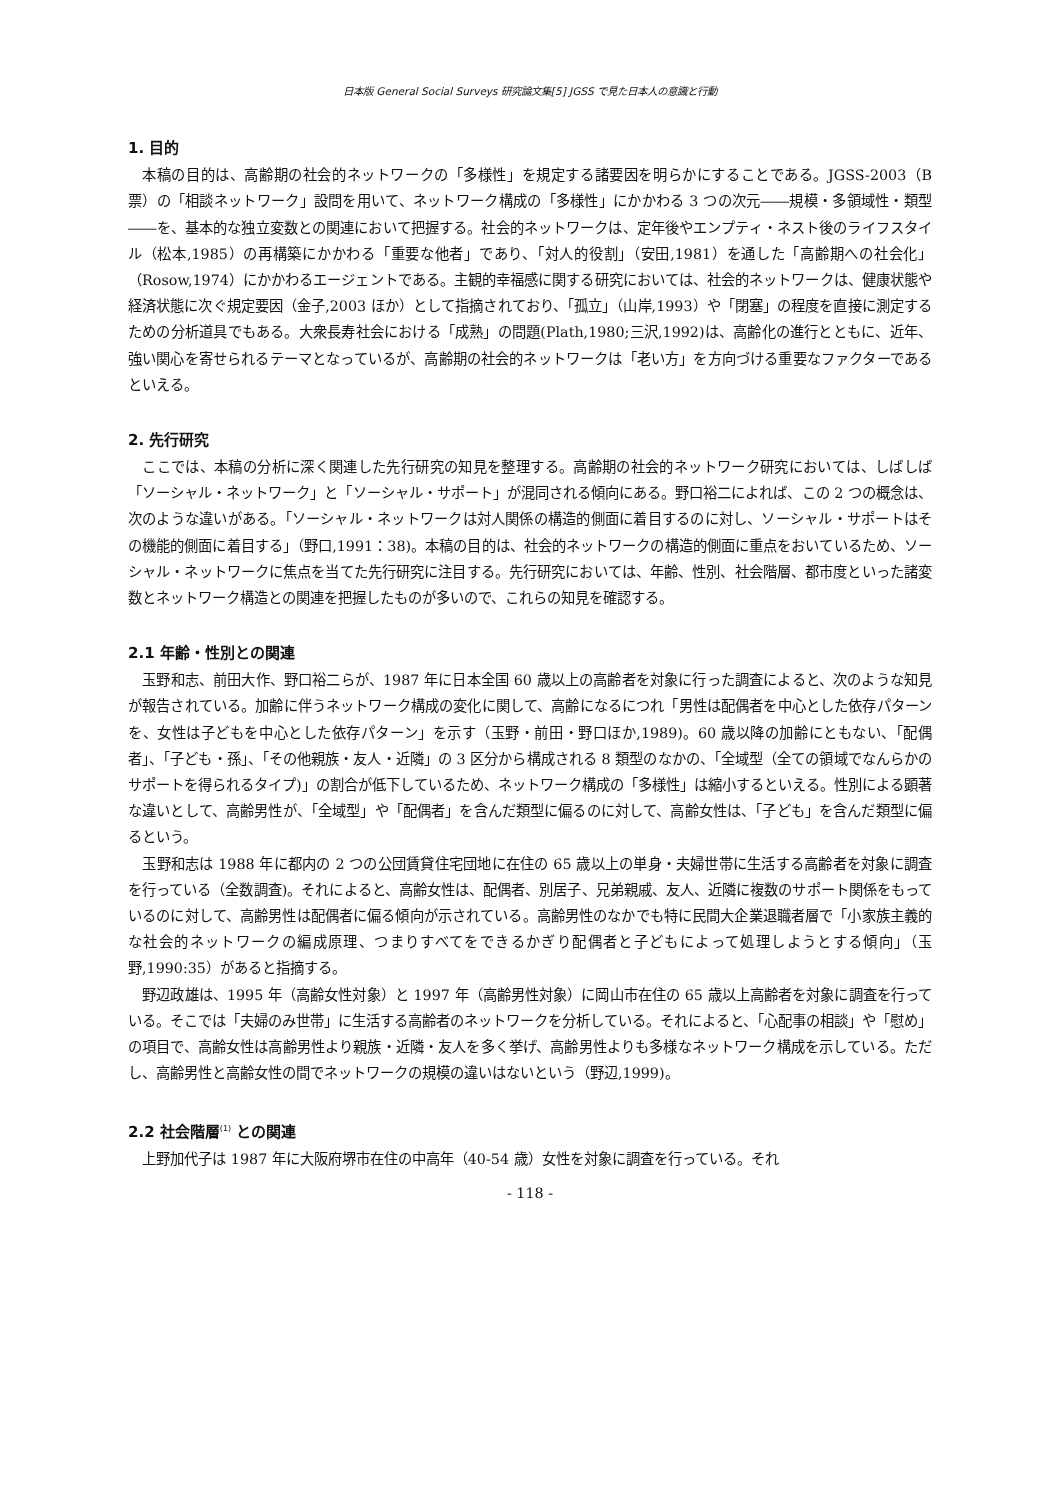日本版 General Social Surveys 研究論文集[5] JGSS で見た日本人の意識と行動
1. 目的
本稿の目的は、高齢期の社会的ネットワークの「多様性」を規定する諸要因を明らかにすることである。JGSS-2003（B 票）の「相談ネットワーク」設問を用いて、ネットワーク構成の「多様性」にかかわる 3 つの次元――規模・多領域性・類型――を、基本的な独立変数との関連において把握する。社会的ネットワークは、定年後やエンプティ・ネスト後のライフスタイル（松本,1985）の再構築にかかわる「重要な他者」であり、「対人的役割」（安田,1981）を通した「高齢期への社会化」（Rosow,1974）にかかわるエージェントである。主観的幸福感に関する研究においては、社会的ネットワークは、健康状態や経済状態に次ぐ規定要因（金子,2003 ほか）として指摘されており、「孤立」（山岸,1993）や「閉塞」の程度を直接に測定するための分析道具でもある。大衆長寿社会における「成熟」の問題(Plath,1980;三沢,1992)は、高齢化の進行とともに、近年、強い関心を寄せられるテーマとなっているが、高齢期の社会的ネットワークは「老い方」を方向づける重要なファクターであるといえる。
2. 先行研究
ここでは、本稿の分析に深く関連した先行研究の知見を整理する。高齢期の社会的ネットワーク研究においては、しばしば「ソーシャル・ネットワーク」と「ソーシャル・サポート」が混同される傾向にある。野口裕二によれば、この 2 つの概念は、次のような違いがある。「ソーシャル・ネットワークは対人関係の構造的側面に着目するのに対し、ソーシャル・サポートはその機能的側面に着目する」（野口,1991：38)。本稿の目的は、社会的ネットワークの構造的側面に重点をおいているため、ソーシャル・ネットワークに焦点を当てた先行研究に注目する。先行研究においては、年齢、性別、社会階層、都市度といった諸変数とネットワーク構造との関連を把握したものが多いので、これらの知見を確認する。
2.1 年齢・性別との関連
玉野和志、前田大作、野口裕二らが、1987 年に日本全国 60 歳以上の高齢者を対象に行った調査によると、次のような知見が報告されている。加齢に伴うネットワーク構成の変化に関して、高齢になるにつれ「男性は配偶者を中心とした依存パターンを、女性は子どもを中心とした依存パターン」を示す（玉野・前田・野口ほか,1989)。60 歳以降の加齢にともない、「配偶者」、「子ども・孫」、「その他親族・友人・近隣」の 3 区分から構成される 8 類型のなかの、「全域型（全ての領域でなんらかのサポートを得られるタイプ)」の割合が低下しているため、ネットワーク構成の「多様性」は縮小するといえる。性別による顕著な違いとして、高齢男性が、「全域型」や「配偶者」を含んだ類型に偏るのに対して、高齢女性は、「子ども」を含んだ類型に偏るという。
玉野和志は 1988 年に都内の 2 つの公団賃貸住宅団地に在住の 65 歳以上の単身・夫婦世帯に生活する高齢者を対象に調査を行っている（全数調査)。それによると、高齢女性は、配偶者、別居子、兄弟親戚、友人、近隣に複数のサポート関係をもっているのに対して、高齢男性は配偶者に偏る傾向が示されている。高齢男性のなかでも特に民間大企業退職者層で「小家族主義的な社会的ネットワークの編成原理、つまりすべてをできるかぎり配偶者と子どもによって処理しようとする傾向」（玉野,1990:35）があると指摘する。
野辺政雄は、1995 年（高齢女性対象）と 1997 年（高齢男性対象）に岡山市在住の 65 歳以上高齢者を対象に調査を行っている。そこでは「夫婦のみ世帯」に生活する高齢者のネットワークを分析している。それによると、「心配事の相談」や「慰め」の項目で、高齢女性は高齢男性より親族・近隣・友人を多く挙げ、高齢男性よりも多様なネットワーク構成を示している。ただし、高齢男性と高齢女性の間でネットワークの規模の違いはないという（野辺,1999)。
2.2 社会階層<sup>(1)</sup> との関連
上野加代子は 1987 年に大阪府堺市在住の中高年（40-54 歳）女性を対象に調査を行っている。それ
- 118 -